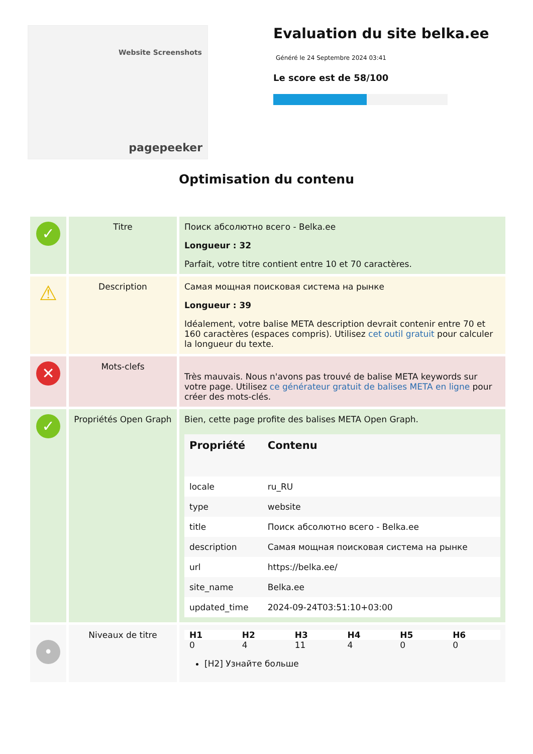Website Screenshots
pagepeeker
Evaluation du site belka.ee
Généré le 24 Septembre 2024 03:41
Le score est de 58/100
Optimisation du contenu
| ✓ | Titre | Поиск абсолютно всего - Belka.ee Longueur : 32 Parfait, votre titre contient entre 10 et 70 caractères. |
| ⚠ | Description | Самая мощная поисковая система на рынке Longueur : 39 Idéalement, votre balise META description devrait contenir entre 70 et 160 caractères (espaces compris). Utilisez cet outil gratuit pour calculer la longueur du texte. |
| ✕ | Mots-clefs | Très mauvais. Nous n'avons pas trouvé de balise META keywords sur votre page. Utilisez ce générateur gratuit de balises META en ligne pour créer des mots-clés. |
| ✓ | Propriétés Open Graph | Bien, cette page profite des balises META Open Graph. / Propriété / Contenu / / --- / --- / / locale / ru_RU / / type / website / / title / Поиск абсолютно всего - Belka.ee / / description / Самая мощная поисковая система на рынке / / url / https://belka.ee/ / / site_name / Belka.ee / / updated_time / 2024-09-24T03:51:10+03:00 / |
| • | Niveaux de titre | / H1 / H2 / H3 / H4 / H5 / H6 / / --- / --- / --- / --- / --- / --- / / 0 / 4 / 11 / 4 / 0 / 0 / [H2] Узнайте больше |